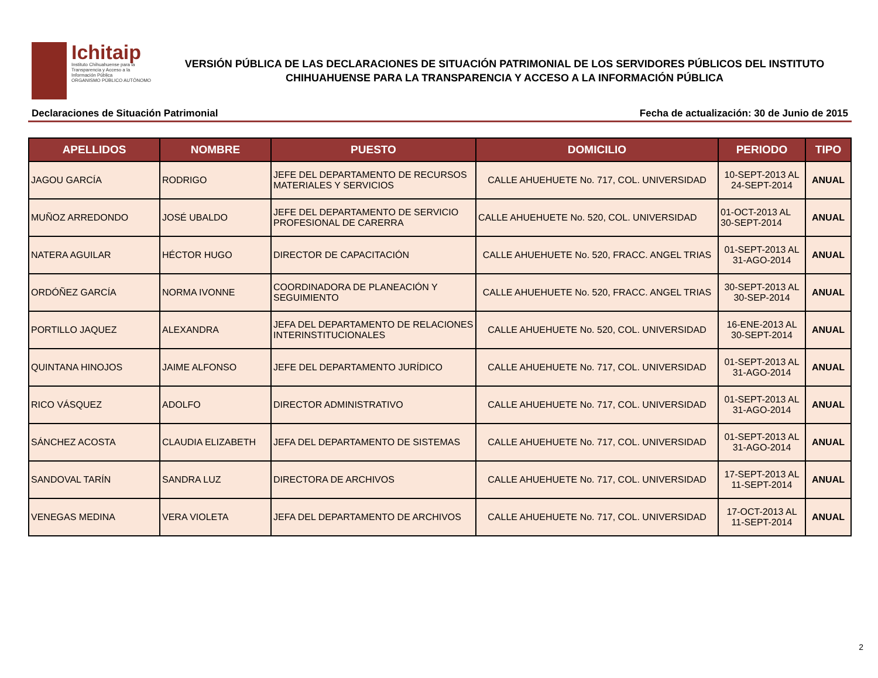Ichitaip
Instituto Chihuahuense para la
Transparencia y Acceso a la
Información Pública
ORGANISMO PÚBLICO AUTÓNOMO
VERSIÓN PÚBLICA DE LAS DECLARACIONES DE SITUACIÓN PATRIMONIAL DE LOS SERVIDORES PÚBLICOS DEL INSTITUTO
CHIHUAHUENSE PARA LA TRANSPARENCIA Y ACCESO A LA INFORMACIÓN PÚBLICA
Declaraciones de Situación Patrimonial Fecha de actualización: 30 de Junio de 2015
| APELLIDOS | NOMBRE | PUESTO | DOMICILIO | PERIODO | TIPO |
| --- | --- | --- | --- | --- | --- |
| JAGOU GARCÍA | RODRIGO | JEFE DEL DEPARTAMENTO DE RECURSOS MATERIALES Y SERVICIOS | CALLE AHUEHUETE No. 717, COL. UNIVERSIDAD | 10-SEPT-2013 AL 24-SEPT-2014 | ANUAL |
| MUÑOZ ARREDONDO | JOSÉ UBALDO | JEFE DEL DEPARTAMENTO DE SERVICIO PROFESIONAL DE CARERRA | CALLE AHUEHUETE No. 520, COL. UNIVERSIDAD | 01-OCT-2013 AL 30-SEPT-2014 | ANUAL |
| NATERA AGUILAR | HÉCTOR HUGO | DIRECTOR DE CAPACITACIÓN | CALLE AHUEHUETE No. 520, FRACC. ANGEL TRIAS | 01-SEPT-2013 AL 31-AGO-2014 | ANUAL |
| ORDÓÑEZ GARCÍA | NORMA IVONNE | COORDINADORA DE PLANEACIÓN Y SEGUIMIENTO | CALLE AHUEHUETE No. 520, FRACC. ANGEL TRIAS | 30-SEPT-2013 AL 30-SEP-2014 | ANUAL |
| PORTILLO JAQUEZ | ALEXANDRA | JEFA DEL DEPARTAMENTO DE RELACIONES INTERINSTITUCIONALES | CALLE AHUEHUETE No. 520, COL. UNIVERSIDAD | 16-ENE-2013 AL 30-SEPT-2014 | ANUAL |
| QUINTANA HINOJOS | JAIME ALFONSO | JEFE DEL DEPARTAMENTO JURÍDICO | CALLE AHUEHUETE No. 717, COL. UNIVERSIDAD | 01-SEPT-2013 AL 31-AGO-2014 | ANUAL |
| RICO VÁSQUEZ | ADOLFO | DIRECTOR ADMINISTRATIVO | CALLE AHUEHUETE No. 717, COL. UNIVERSIDAD | 01-SEPT-2013 AL 31-AGO-2014 | ANUAL |
| SÁNCHEZ ACOSTA | CLAUDIA ELIZABETH | JEFA DEL DEPARTAMENTO DE SISTEMAS | CALLE AHUEHUETE No. 717, COL. UNIVERSIDAD | 01-SEPT-2013 AL 31-AGO-2014 | ANUAL |
| SANDOVAL TARÍN | SANDRA LUZ | DIRECTORA DE ARCHIVOS | CALLE AHUEHUETE No. 717, COL. UNIVERSIDAD | 17-SEPT-2013 AL 11-SEPT-2014 | ANUAL |
| VENEGAS MEDINA | VERA VIOLETA | JEFA DEL DEPARTAMENTO DE ARCHIVOS | CALLE AHUEHUETE No. 717, COL. UNIVERSIDAD | 17-OCT-2013 AL 11-SEPT-2014 | ANUAL |
2